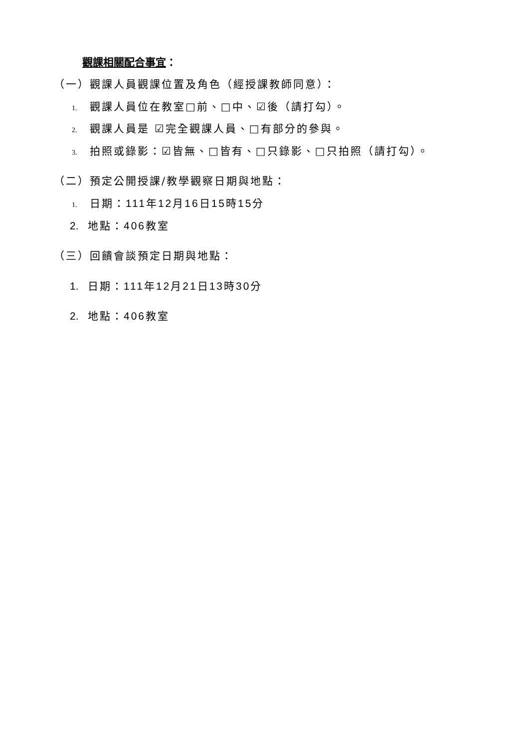觀課相關配合事宜：
（一）觀課人員觀課位置及角色（經授課教師同意）：
1. 觀課人員位在教室□前、□中、☑後（請打勾）。
2. 觀課人員是 ☑完全觀課人員、□有部分的參與。
3. 拍照或錄影：☑皆無、□皆有、□只錄影、□只拍照（請打勾）。
（二）預定公開授課/教學觀察日期與地點：
1. 日期：111年12月16日15時15分
2. 地點：406教室
（三）回饋會談預定日期與地點：
1. 日期：111年12月21日13時30分
2. 地點：406教室